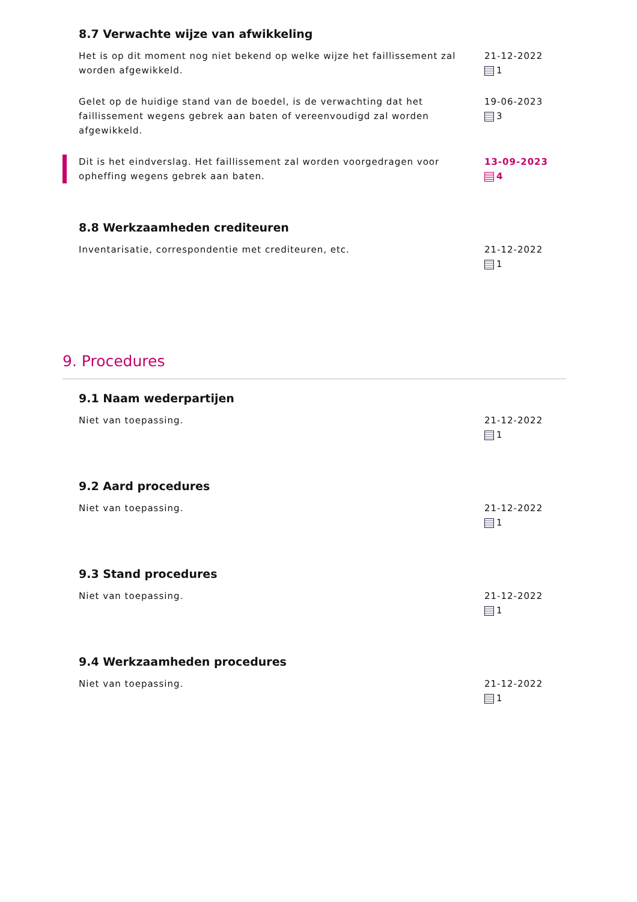8.7 Verwachte wijze van afwikkeling
Het is op dit moment nog niet bekend op welke wijze het faillissement zal worden afgewikkeld.
21-12-2022
1
Gelet op de huidige stand van de boedel, is de verwachting dat het faillissement wegens gebrek aan baten of vereenvoudigd zal worden afgewikkeld.
19-06-2023
3
Dit is het eindverslag. Het faillissement zal worden voorgedragen voor opheffing wegens gebrek aan baten.
13-09-2023
4
8.8 Werkzaamheden crediteuren
Inventarisatie, correspondentie met crediteuren, etc. 21-12-2022
1
9. Procedures
9.1 Naam wederpartijen
Niet van toepassing. 21-12-2022
1
9.2 Aard procedures
Niet van toepassing. 21-12-2022
1
9.3 Stand procedures
Niet van toepassing. 21-12-2022
1
9.4 Werkzaamheden procedures
Niet van toepassing. 21-12-2022
1